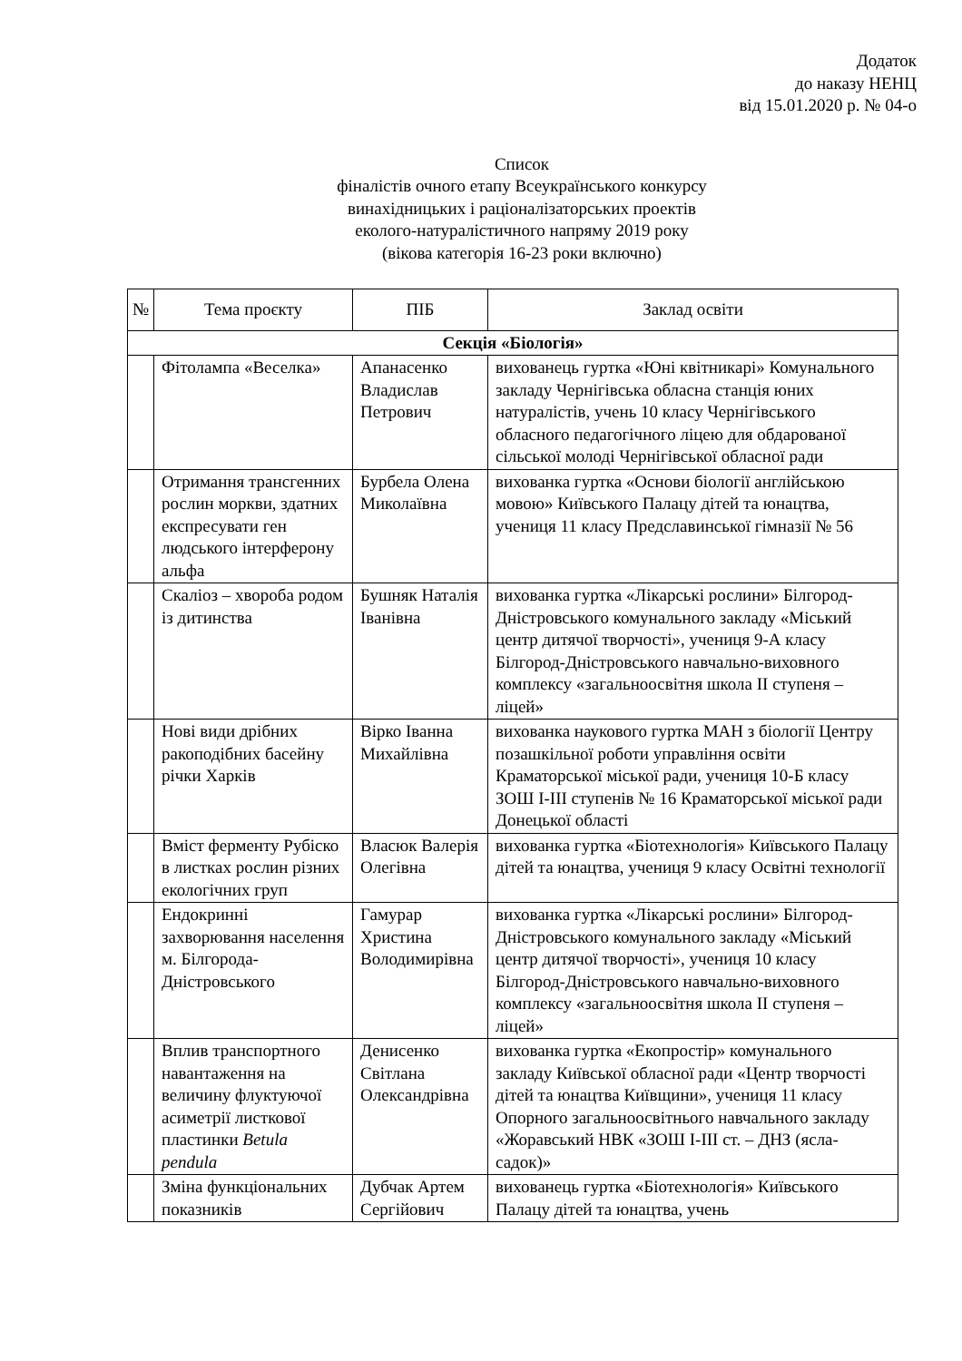Додаток
до наказу НЕНЦ
від 15.01.2020 р. № 04-о
Список
фіналістів очного етапу Всеукраїнського конкурсу
винахідницьких і раціоналізаторських проектів
еколого-натуралістичного напряму 2019 року
(вікова категорія 16-23 роки включно)
| № | Тема проєкту | ПІБ | Заклад освіти |
| --- | --- | --- | --- |
| Секція «Біологія» | | | |
| | Фітолампа «Веселка» | Апанасенко Владислав Петрович | вихованець гуртка «Юні квітникарі» Комунального закладу Чернігівська обласна станція юних натуралістів, учень 10 класу Чернігівського обласного педагогічного ліцею для обдарованої сільської молоді Чернігівської обласної ради |
| | Отримання трансгенних рослин моркви, здатних експресувати ген людського інтерферону альфа | Бурбела Олена Миколаївна | вихованка гуртка «Основи біології англійською мовою» Київського Палацу дітей та юнацтва, учениця 11 класу Предславинської гімназії № 56 |
| | Скаліоз – хвороба родом із дитинства | Бушняк Наталія Іванівна | вихованка гуртка «Лікарські рослини» Білгород-Дністровського комунального закладу «Міський центр дитячої творчості», учениця 9-А класу Білгород-Дністровського навчально-виховного комплексу «загальноосвітня школа ІІ ступеня – ліцей» |
| | Нові види дрібних ракоподібних басейну річки Харків | Вірко Іванна Михайлівна | вихованка наукового гуртка МАН з біології Центру позашкільної роботи управління освіти Краматорської міської ради, учениця 10-Б класу ЗОШ І-ІІІ ступенів № 16 Краматорської міської ради Донецької області |
| | Вміст ферменту Рубіско в листках рослин різних екологічних груп | Власюк Валерія Олегівна | вихованка гуртка «Біотехнологія» Київського Палацу дітей та юнацтва, учениця 9 класу Освітні технології |
| | Ендокринні захворювання населення м. Білгорода-Дністровського | Гамурар Христина Володимирівна | вихованка гуртка «Лікарські рослини» Білгород-Дністровського комунального закладу «Міський центр дитячої творчості», учениця 10 класу Білгород-Дністровського навчально-виховного комплексу «загальноосвітня школа ІІ ступеня – ліцей» |
| | Вплив транспортного навантаження на величину флуктуючої асиметрії листкової пластинки Betula pendula | Денисенко Світлана Олександрівна | вихованка гуртка «Екопростір» комунального закладу Київської обласної ради «Центр творчості дітей та юнацтва Київщини», учениця 11 класу Опорного загальноосвітнього навчального закладу «Жоравський НВК «ЗОШ І-ІІІ ст. – ДНЗ (ясла-садок)» |
| | Зміна функціональних показників | Дубчак Артем Сергійович | вихованець гуртка «Біотехнологія» Київського Палацу дітей та юнацтва, учень |